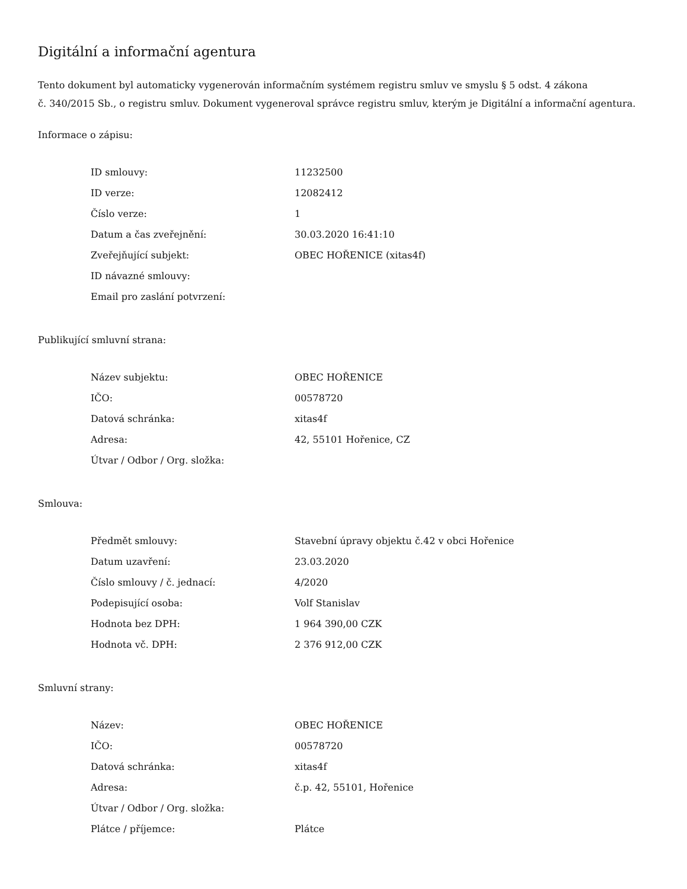Digitální a informační agentura
Tento dokument byl automaticky vygenerován informačním systémem registru smluv ve smyslu § 5 odst. 4 zákona
č. 340/2015 Sb., o registru smluv. Dokument vygeneroval správce registru smluv, kterým je Digitální a informační agentura.
Informace o zápisu:
| ID smlouvy: | 11232500 |
| ID verze: | 12082412 |
| Číslo verze: | 1 |
| Datum a čas zveřejnění: | 30.03.2020 16:41:10 |
| Zveřejňující subjekt: | OBEC HOŘENICE (xitas4f) |
| ID návazné smlouvy: | |
| Email pro zaslání potvrzení: | |
Publikující smluvní strana:
| Název subjektu: | OBEC HOŘENICE |
| IČO: | 00578720 |
| Datová schránka: | xitas4f |
| Adresa: | 42, 55101 Hořenice, CZ |
| Útvar / Odbor / Org. složka: | |
Smlouva:
| Předmět smlouvy: | Stavební úpravy objektu č.42 v obci Hořenice |
| Datum uzavření: | 23.03.2020 |
| Číslo smlouvy / č. jednací: | 4/2020 |
| Podepisující osoba: | Volf Stanislav |
| Hodnota bez DPH: | 1 964 390,00 CZK |
| Hodnota vč. DPH: | 2 376 912,00 CZK |
Smluvní strany:
| Název: | OBEC HOŘENICE |
| IČO: | 00578720 |
| Datová schránka: | xitas4f |
| Adresa: | č.p. 42, 55101, Hořenice |
| Útvar / Odbor / Org. složka: | |
| Plátce / příjemce: | Plátce |